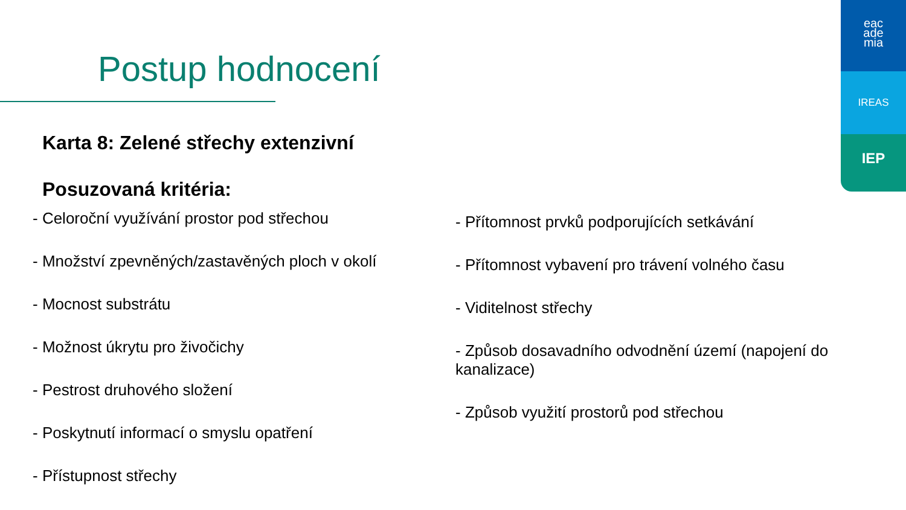Postup hodnocení
eac
ade
mia
IREAS
IEP
Karta 8: Zelené střechy extenzivní
Posuzovaná kritéria:
- Celoroční využívání prostor pod střechou
- Množství zpevněných/zastavěných ploch v okolí
- Mocnost substrátu
- Možnost úkrytu pro živočichy
- Pestrost druhového složení
- Poskytnutí informací o smyslu opatření
- Přístupnost střechy
- Přítomnost prvků podporujících setkávání
- Přítomnost vybavení pro trávení volného času
- Viditelnost střechy
- Způsob dosavadního odvodnění území (napojení do kanalizace)
- Způsob využití prostorů pod střechou